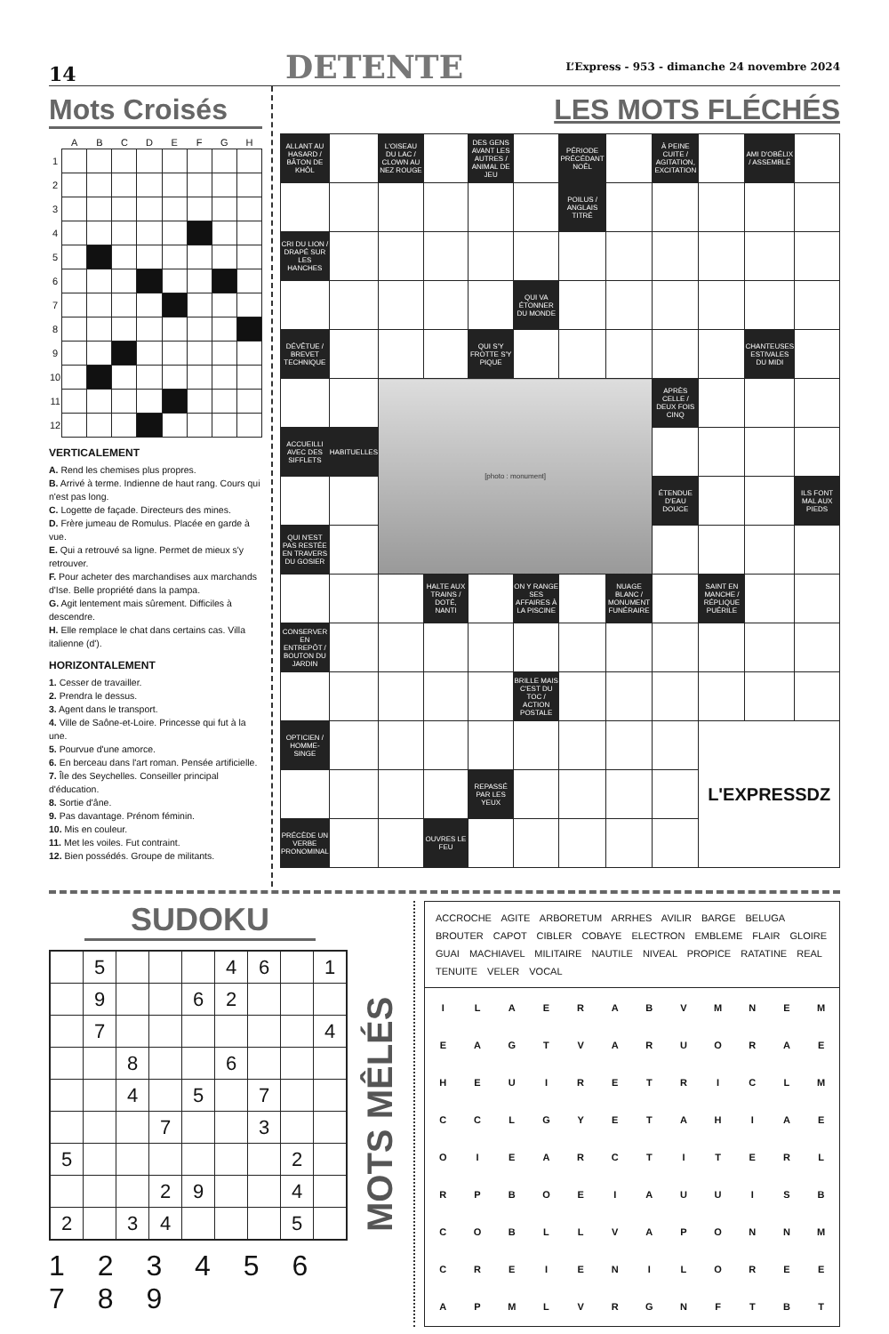14 DETENTE L’Express - 953 - dimanche 24 novembre 2024
Mots Croisés
| | A | B | C | D | E | F | G | H |
| --- | --- | --- | --- | --- | --- | --- | --- | --- |
| 1 | | | | | | | | |
| 2 | | | | | | | | |
| 3 | | | | | | | | |
| 4 | | | | | | | | |
| 5 | | | | | | | | |
| 6 | | | | | | | | |
| 7 | | | | | | | | |
| 8 | | | | | | | | |
| 9 | | | | | | | | |
| 10 | | | | | | | | |
| 11 | | | | | | | | |
| 12 | | | | | | | | |
VERTICALEMENT
A. Rend les chemises plus propres.
B. Arrivé à terme. Indienne de haut rang. Cours qui n'est pas long.
C. Logette de façade. Directeurs des mines.
D. Frère jumeau de Romulus. Placée en garde à vue.
E. Qui a retrouvé sa ligne. Permet de mieux s'y retrouver.
F. Pour acheter des marchandises aux marchands d'Ise. Belle propriété dans la pampa.
G. Agit lentement mais sûrement. Difficiles à descendre.
H. Elle remplace le chat dans certains cas. Villa italienne (d').
HORIZONTALEMENT
1. Cesser de travailler.
2. Prendra le dessus.
3. Agent dans le transport.
4. Ville de Saône-et-Loire. Princesse qui fut à la une.
5. Pourvue d'une amorce.
6. En berceau dans l'art roman. Pensée artificielle.
7. Île des Seychelles. Conseiller principal d'éducation.
8. Sortie d'âne.
9. Pas davantage. Prénom féminin.
10. Mis en couleur.
11. Met les voiles. Fut contraint.
12. Bien possédés. Groupe de militants.
LES MOTS FLÉCHÉS
| ALLANT AU HASARD / BÂTON DE KHÔL | | L'OISEAU DU LAC / CLOWN AU NEZ ROUGE | | DES GENS AVANT LES AUTRES / ANIMAL DE JEU | | PÉRIODE PRÉCÉDANT NOËL | | À PEINE CUITE / AGITATION, EXCITATION | | AMI D'OBÉLIX / ASSEMBLÉ | |
| | | | | | | POILUS / ANGLAIS TITRÉ | | | | | |
| CRI DU LION / DRAPÉ SUR LES HANCHES | | | | | | | | | | | |
| | | | | | QUI VA ÉTONNER DU MONDE | | | | | | |
| DÉVÊTUE / BREVET TECHNIQUE | | | | QUI S'Y FROTTE S'Y PIQUE | | | | | | CHANTEUSES ESTIVALES DU MIDI | |
| | | [photo : monument] | | | | | | APRÈS CELLE / DEUX FOIS CINQ | | | |
| ACCUEILLI AVEC DES SIFFLETS | HABITUELLES | | | | | | | | | | |
| | | | | | | | | ÉTENDUE D'EAU DOUCE | | | ILS FONT MAL AUX PIEDS |
| QUI N'EST PAS RESTÉE EN TRAVERS DU GOSIER | | | | | | | | | | | |
| | | | HALTE AUX TRAINS / DOTÉ, NANTI | | ON Y RANGE SES AFFAIRES À LA PISCINE | | NUAGE BLANC / MONUMENT FUNÉRAIRE | | SAINT EN MANCHE / RÉPLIQUE PUÉRILE | | |
| CONSERVER EN ENTREPÔT / BOUTON DU JARDIN | | | | | | | | | | | |
| | | | | | BRILLE MAIS C'EST DU TOC / ACTION POSTALE | | | | | | |
| OPTICIEN / HOMME-SINGE | | | | | | | | | L'EXPRESSDZ | | |
| | | | | REPASSÉ PAR LES YEUX | | | | | | | |
| PRÉCÈDE UN VERBE PRONOMINAL | | | OUVRES LE FEU | | | | | | | | |
SUDOKU
| | 5 | | | | 4 | 6 | | 1 |
| | 9 | | | 6 | 2 | | | |
| | 7 | | | | | | | 4 |
| | | 8 | | | 6 | | | |
| | | 4 | | 5 | | 7 | | |
| | | | 7 | | | 3 | | |
| 5 | | | | | | | 2 | |
| | | | 2 | 9 | | | 4 | |
| 2 | | 3 | 4 | | | | 5 | |
1 2 3 4 5 6 7 8 9
MOTS MÊLÉS
ACCROCHE AGITE ARBORETUM ARRHES AVILIR BARGE BELUGA BROUTER CAPOT CIBLER COBAYE ELECTRON EMBLEME FLAIR GLOIRE GUAI MACHIAVEL MILITAIRE NAUTILE NIVEAL PROPICE RATATINE REAL TENUITE VELER VOCAL
| I | L | A | E | R | A | B | V | M | N | E | M |
| E | A | G | T | V | A | R | U | O | R | A | E |
| H | E | U | I | R | E | T | R | I | C | L | M |
| C | C | L | G | Y | E | T | A | H | I | A | E |
| O | I | E | A | R | C | T | I | T | E | R | L |
| R | P | B | O | E | I | A | U | U | I | S | B |
| C | O | B | L | L | V | A | P | O | N | N | M |
| C | R | E | I | E | N | I | L | O | R | E | E |
| A | P | M | L | V | R | G | N | F | T | B | T |